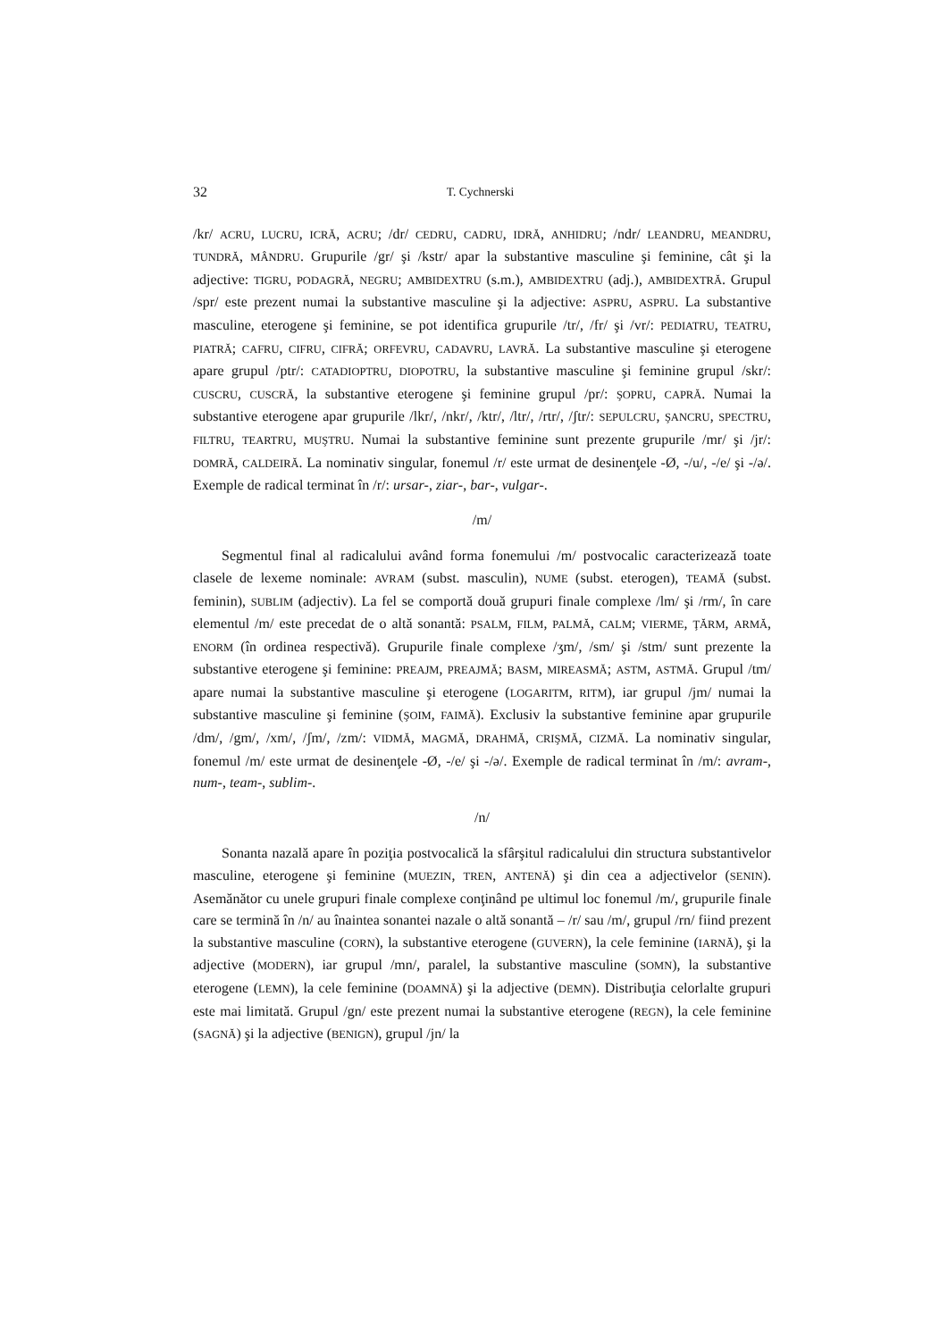32 T. Cychnerski
/kr/ ACRU, LUCRU, ICRĂ, ACRU; /dr/ CEDRU, CADRU, IDRĂ, ANHIDRU; /ndr/ LEANDRU, MEANDRU, TUNDRĂ, MÂNDRU. Grupurile /gr/ şi /kstr/ apar la substantive masculine şi feminine, cât şi la adjective: TIGRU, PODAGRĂ, NEGRU; AMBIDEXTRU (s.m.), AMBIDEXTRU (adj.), AMBIDEXTRĂ. Grupul /spr/ este prezent numai la substantive masculine şi la adjective: ASPRU, ASPRU. La substantive masculine, eterogene şi feminine, se pot identifica grupurile /tr/, /fr/ şi /vr/: PEDIATRU, TEATRU, PIATRĂ; CAFRU, CIFRU, CIFRĂ; ORFEVRU, CADAVRU, LAVRĂ. La substantive masculine şi eterogene apare grupul /ptr/: CATADIOPTRU, DIOPOTRU, la substantive masculine şi feminine grupul /skr/: CUSCRU, CUSCRĂ, la substantive eterogene şi feminine grupul /pr/: ŞOPRU, CAPRĂ. Numai la substantive eterogene apar grupurile /lkr/, /nkr/, /ktr/, /ltr/, /rtr/, /ʃtr/: SEPULCRU, ŞANCRU, SPECTRU, FILTRU, TEARTRU, MUŞTRU. Numai la substantive feminine sunt prezente grupurile /mr/ şi /jr/: DOMRĂ, CALDEIRĂ. La nominativ singular, fonemul /r/ este urmat de desinenţele -Ø, -/u/, -/e/ şi -/ə/. Exemple de radical terminat în /r/: ursar-, ziar-, bar-, vulgar-.
/m/
Segmentul final al radicalului având forma fonemului /m/ postvocalic caracterizează toate clasele de lexeme nominale: AVRAM (subst. masculin), NUME (subst. eterogen), TEAMĂ (subst. feminin), SUBLIM (adjectiv). La fel se comportă două grupuri finale complexe /lm/ şi /rm/, în care elementul /m/ este precedat de o altă sonantă: PSALM, FILM, PALMĂ, CALM; VIERME, ŢĂRM, ARMĂ, ENORM (în ordinea respectivă). Grupurile finale complexe /ʒm/, /sm/ şi /stm/ sunt prezente la substantive eterogene şi feminine: PREAJM, PREAJMĂ; BASM, MIREASMĂ; ASTM, ASTMĂ. Grupul /tm/ apare numai la substantive masculine şi eterogene (LOGARITM, RITM), iar grupul /jm/ numai la substantive masculine şi feminine (ŞOIM, FAIMĂ). Exclusiv la substantive feminine apar grupurile /dm/, /gm/, /xm/, /ʃm/, /zm/: VIDMĂ, MAGMĂ, DRAHMĂ, CRIŞMĂ, CIZMĂ. La nominativ singular, fonemul /m/ este urmat de desinenţele -Ø, -/e/ şi -/ə/. Exemple de radical terminat în /m/: avram-, num-, team-, sublim-.
/n/
Sonanta nazală apare în poziţia postvocalică la sfârşitul radicalului din structura substantivelor masculine, eterogene şi feminine (MUEZIN, TREN, ANTENĂ) şi din cea a adjectivelor (SENIN). Asemănător cu unele grupuri finale complexe conţinând pe ultimul loc fonemul /m/, grupurile finale care se termină în /n/ au înaintea sonantei nazale o altă sonantă – /r/ sau /m/, grupul /rn/ fiind prezent la substantive masculine (CORN), la substantive eterogene (GUVERN), la cele feminine (IARNĂ), şi la adjective (MODERN), iar grupul /mn/, paralel, la substantive masculine (SOMN), la substantive eterogene (LEMN), la cele feminine (DOAMNĂ) şi la adjective (DEMN). Distribuţia celorlalte grupuri este mai limitată. Grupul /gn/ este prezent numai la substantive eterogene (REGN), la cele feminine (SAGNĂ) şi la adjective (BENIGN), grupul /jn/ la